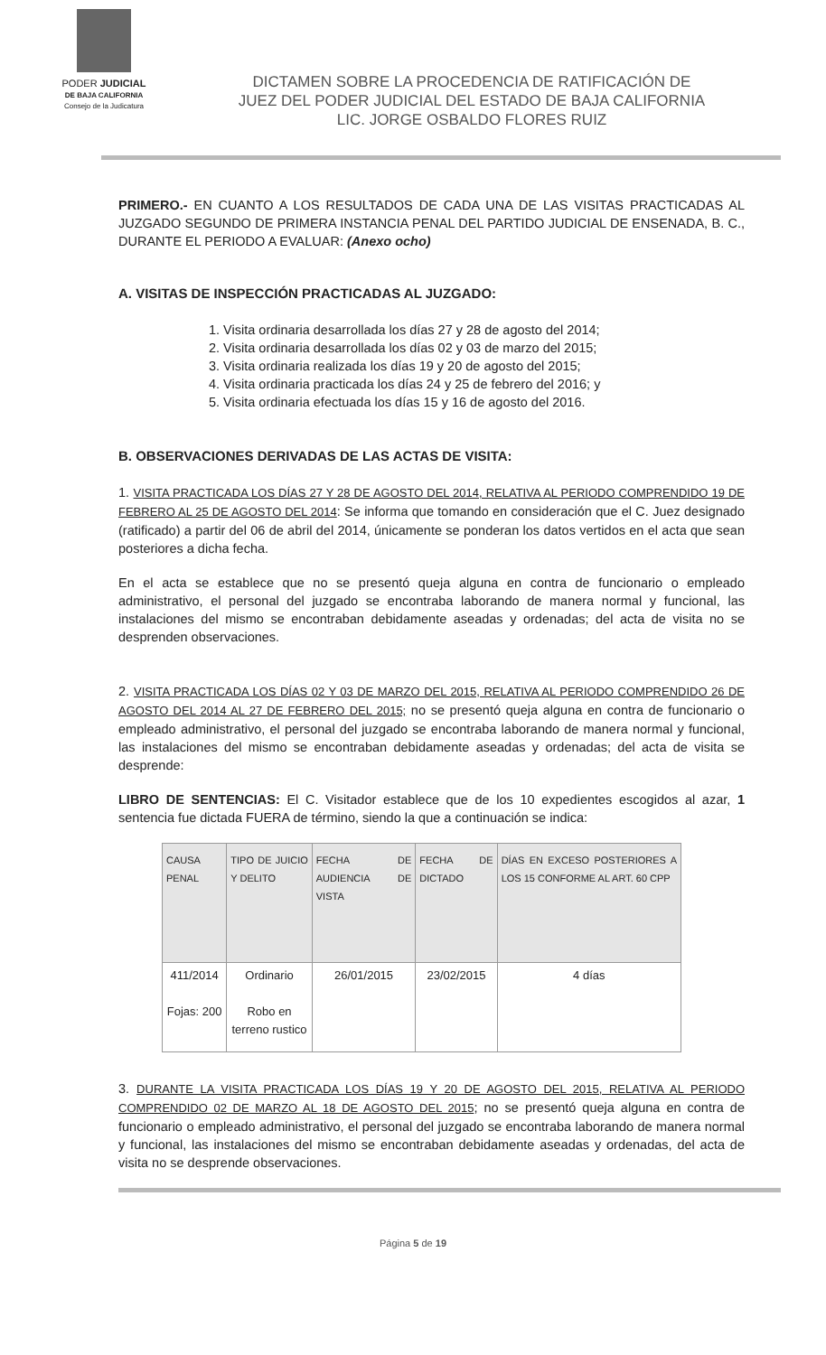PODER JUDICIAL
DE BAJA CALIFORNIA
Consejo de la Judicatura
DICTAMEN SOBRE LA PROCEDENCIA DE RATIFICACIÓN DE
JUEZ DEL PODER JUDICIAL DEL ESTADO DE BAJA CALIFORNIA
LIC. JORGE OSBALDO FLORES RUIZ
PRIMERO.- EN CUANTO A LOS RESULTADOS DE CADA UNA DE LAS VISITAS PRACTICADAS AL JUZGADO SEGUNDO DE PRIMERA INSTANCIA PENAL DEL PARTIDO JUDICIAL DE ENSENADA, B. C., DURANTE EL PERIODO A EVALUAR: (Anexo ocho)
A. VISITAS DE INSPECCIÓN PRACTICADAS AL JUZGADO:
1. Visita ordinaria desarrollada los días 27 y 28 de agosto del 2014;
2. Visita ordinaria desarrollada los días 02 y 03 de marzo del 2015;
3. Visita ordinaria realizada los días 19 y 20 de agosto del 2015;
4. Visita ordinaria practicada los días 24 y 25 de febrero del 2016; y
5. Visita ordinaria efectuada los días 15 y 16 de agosto del 2016.
B. OBSERVACIONES DERIVADAS DE LAS ACTAS DE VISITA:
1. VISITA PRACTICADA LOS DÍAS 27 Y 28 DE AGOSTO DEL 2014, RELATIVA AL PERIODO COMPRENDIDO 19 DE FEBRERO AL 25 DE AGOSTO DEL 2014: Se informa que tomando en consideración que el C. Juez designado (ratificado) a partir del 06 de abril del 2014, únicamente se ponderan los datos vertidos en el acta que sean posteriores a dicha fecha.
En el acta se establece que no se presentó queja alguna en contra de funcionario o empleado administrativo, el personal del juzgado se encontraba laborando de manera normal y funcional, las instalaciones del mismo se encontraban debidamente aseadas y ordenadas; del acta de visita no se desprenden observaciones.
2. VISITA PRACTICADA LOS DÍAS 02 Y 03 DE MARZO DEL 2015, RELATIVA AL PERIODO COMPRENDIDO 26 DE AGOSTO DEL 2014 AL 27 DE FEBRERO DEL 2015; no se presentó queja alguna en contra de funcionario o empleado administrativo, el personal del juzgado se encontraba laborando de manera normal y funcional, las instalaciones del mismo se encontraban debidamente aseadas y ordenadas; del acta de visita se desprende:
LIBRO DE SENTENCIAS: El C. Visitador establece que de los 10 expedientes escogidos al azar, 1 sentencia fue dictada FUERA de término, siendo la que a continuación se indica:
| CAUSA PENAL | TIPO DE JUICIO Y DELITO | FECHA DE AUDIENCIA DE VISTA | FECHA DE DICTADO | DÍAS EN EXCESO POSTERIORES A LOS 15 CONFORME AL ART. 60 CPP |
| --- | --- | --- | --- | --- |
| 411/2014 Fojas: 200 | Ordinario Robo en terreno rustico | 26/01/2015 | 23/02/2015 | 4 días |
3. DURANTE LA VISITA PRACTICADA LOS DÍAS 19 Y 20 DE AGOSTO DEL 2015, RELATIVA AL PERIODO COMPRENDIDO 02 DE MARZO AL 18 DE AGOSTO DEL 2015; no se presentó queja alguna en contra de funcionario o empleado administrativo, el personal del juzgado se encontraba laborando de manera normal y funcional, las instalaciones del mismo se encontraban debidamente aseadas y ordenadas, del acta de visita no se desprende observaciones.
Página 5 de 19